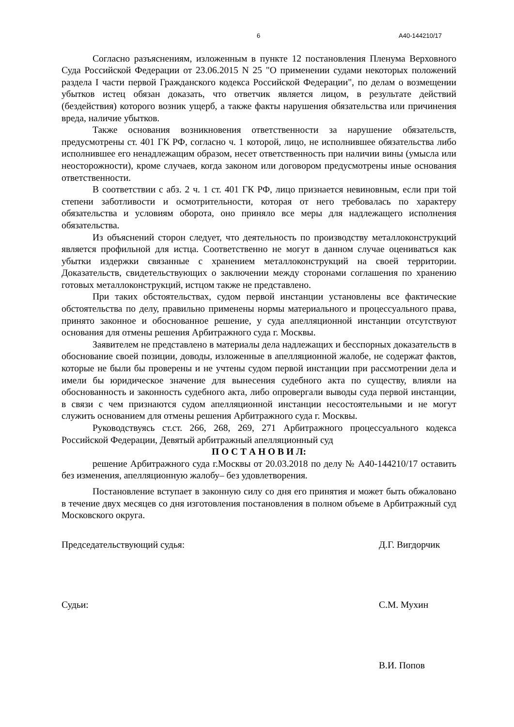6 А40-144210/17
Согласно разъяснениям, изложенным в пункте 12 постановления Пленума Верховного Суда Российской Федерации от 23.06.2015 N 25 "О применении судами некоторых положений раздела I части первой Гражданского кодекса Российской Федерации", по делам о возмещении убытков истец обязан доказать, что ответчик является лицом, в результате действий (бездействия) которого возник ущерб, а также факты нарушения обязательства или причинения вреда, наличие убытков.
Также основания возникновения ответственности за нарушение обязательств, предусмотрены ст. 401 ГК РФ, согласно ч. 1 которой, лицо, не исполнившее обязательства либо исполнившее его ненадлежащим образом, несет ответственность при наличии вины (умысла или неосторожности), кроме случаев, когда законом или договором предусмотрены иные основания ответственности.
В соответствии с абз. 2 ч. 1 ст. 401 ГК РФ, лицо признается невиновным, если при той степени заботливости и осмотрительности, которая от него требовалась по характеру обязательства и условиям оборота, оно приняло все меры для надлежащего исполнения обязательства.
Из объяснений сторон следует, что деятельность по производству металлоконструкций является профильной для истца. Соответственно не могут в данном случае оцениваться как убытки издержки связанные с хранением металлоконструкций на своей территории. Доказательств, свидетельствующих о заключении между сторонами соглашения по хранению готовых металлоконструкций, истцом также не представлено.
При таких обстоятельствах, судом первой инстанции установлены все фактические обстоятельства по делу, правильно применены нормы материального и процессуального права, принято законное и обоснованное решение, у суда апелляционной инстанции отсутствуют основания для отмены решения Арбитражного суда г. Москвы.
Заявителем не представлено в материалы дела надлежащих и бесспорных доказательств в обоснование своей позиции, доводы, изложенные в апелляционной жалобе, не содержат фактов, которые не были бы проверены и не учтены судом первой инстанции при рассмотрении дела и имели бы юридическое значение для вынесения судебного акта по существу, влияли на обоснованность и законность судебного акта, либо опровергали выводы суда первой инстанции, в связи с чем признаются судом апелляционной инстанции несостоятельными и не могут служить основанием для отмены решения Арбитражного суда г. Москвы.
Руководствуясь ст.ст. 266, 268, 269, 271 Арбитражного процессуального кодекса Российской Федерации, Девятый арбитражный апелляционный суд
П О С Т А Н О В И Л:
решение Арбитражного суда г.Москвы от 20.03.2018 по делу № А40-144210/17 оставить без изменения, апелляционную жалобу– без удовлетворения.
Постановление вступает в законную силу со дня его принятия и может быть обжаловано в течение двух месяцев со дня изготовления постановления в полном объеме в Арбитражный суд Московского округа.
Председательствующий судья: Д.Г. Вигдорчик
Судьи: С.М. Мухин
В.И. Попов